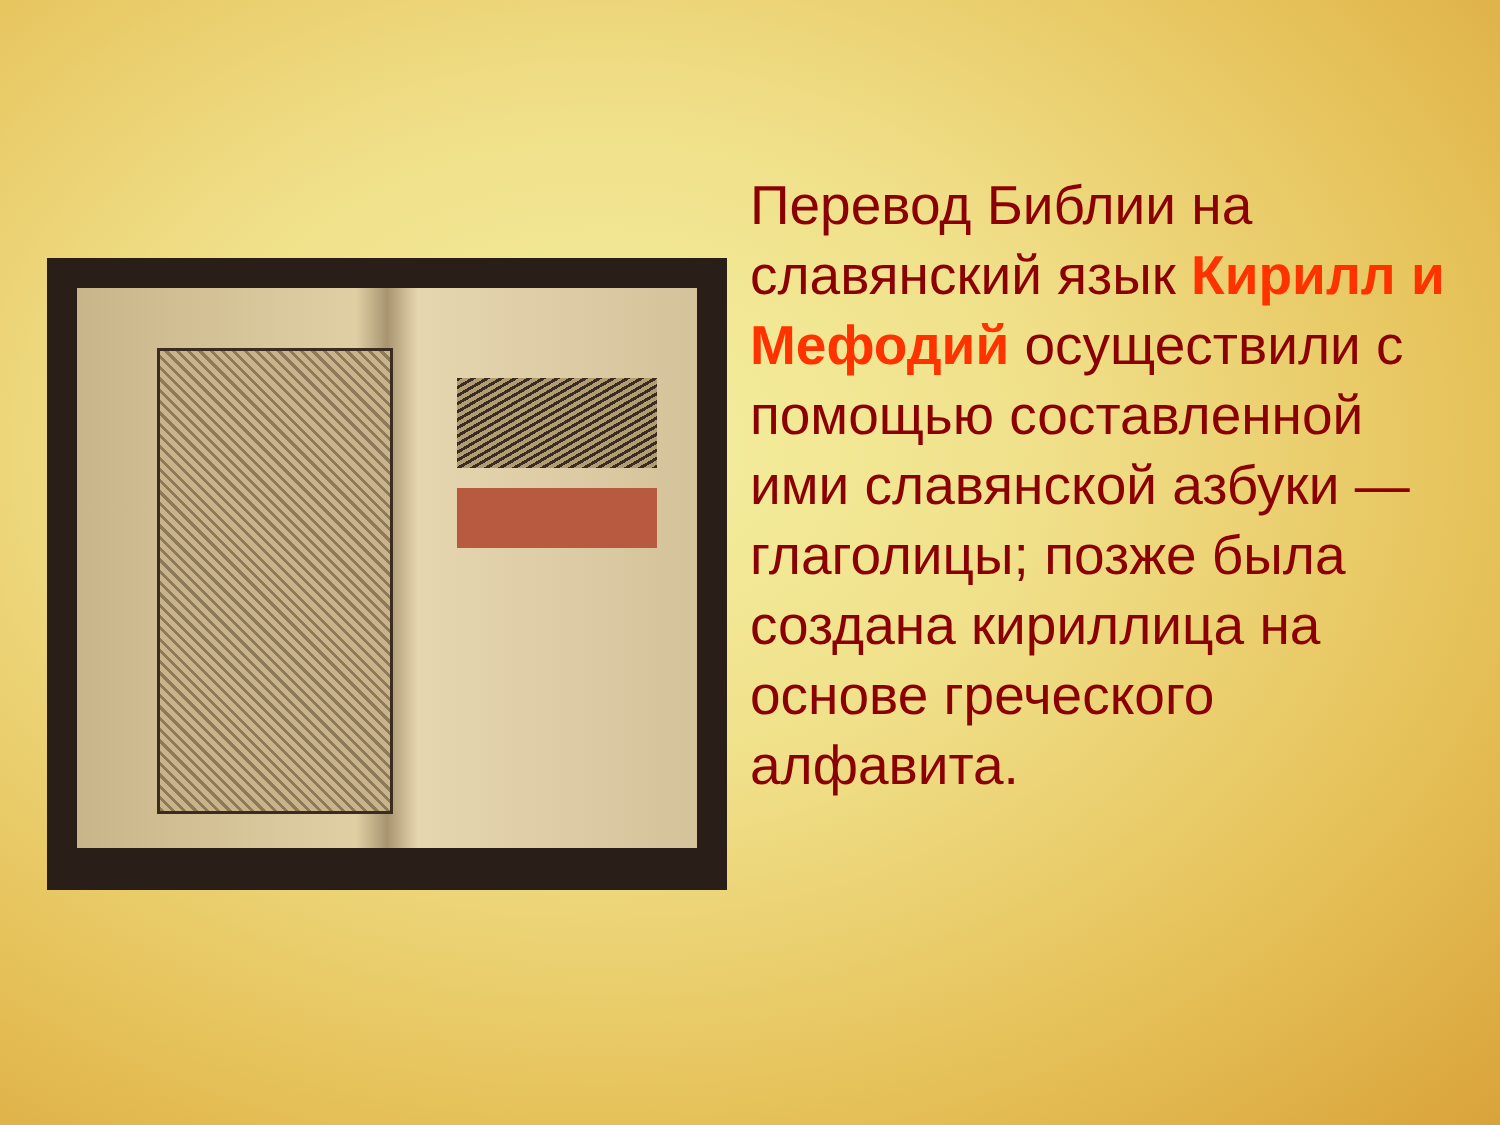Перевод Библии на славянский язык Кирилл и Мефодий осуществили с помощью составленной ими славянской азбуки — глаголицы; позже была создана кириллица на основе греческого алфавита.